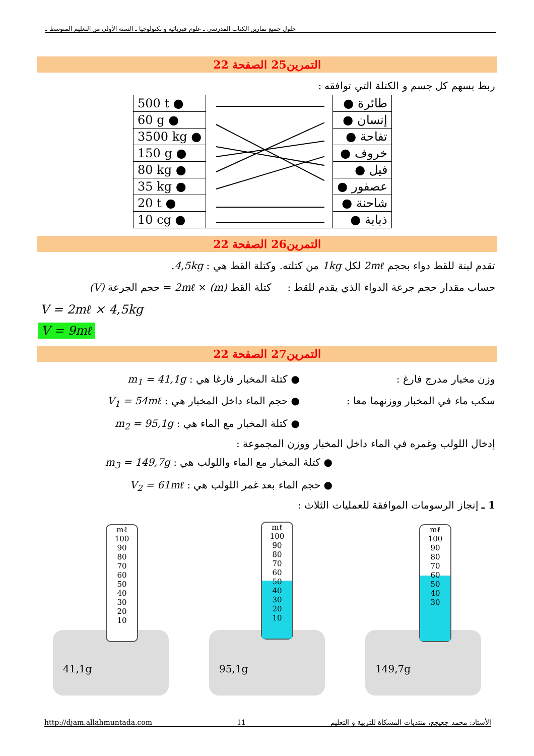حلول جميع تمارين الكتاب المدرسي ـ علوم فيزيائية و تكنولوجيا ـ السنة الأولى من التعليم المتوسط ـ
التمرين25 الصفحة 22
ربط بسهم كل جسم و الكتلة التي توافقه :
| 500 t ● | | طائرة ● |
| 60 g ● | | إنسان ● |
| 3500 kg ● | | تفاحة ● |
| 150 g ● | | خروف ● |
| 80 kg ● | | فيل ● |
| 35 kg ● | | عصفور ● |
| 20 t ● | | شاحنة ● |
| 10 cg ● | | ذبابة ● |
التمرين26 الصفحة 22
تقدم لبنة للقط دواء بحجم 2mℓ لكل 1kg من كتلته. وكتلة القط هي : 4,5kg.
حساب مقدار حجم جرعة الدواء الذي يقدم للقط : كتلة القط (m) × 2mℓ = حجم الجرعة (V)
V = 2mℓ × 4,5kg
V = 9mℓ
التمرين27 الصفحة 22
وزن مخبار مدرج فارغ :
● كتلة المخبار فارغا هي : m<sub>1</sub> = 41,1g
سكب ماء في المخبار ووزنهما معا :
● حجم الماء داخل المخبار هي : V<sub>1</sub> = 54mℓ
● كتلة المخبار مع الماء هي : m<sub>2</sub> = 95,1g
إدخال اللولب وغمره في الماء داخل المخبار ووزن المجموعة :
● كتلة المخبار مع الماء واللولب هي : m<sub>3</sub> = 149,7g
● حجم الماء بعد غمر اللولب هي : V<sub>2</sub> = 61mℓ
1 ـ إنجاز الرسومات الموافقة للعمليات الثلاث :
mℓ
100
90
80
70
60
50
40
30
20
10
mℓ
100
90
80
70
60
50
40
30
20
10
mℓ
100
90
80
70
60
50
40
30
41,1g 95,1g 149,7g
http://djam.allahmuntada.com 11 الأستاذ: محمد جعيجع، منتديات المشكاة للتربية و التعليم